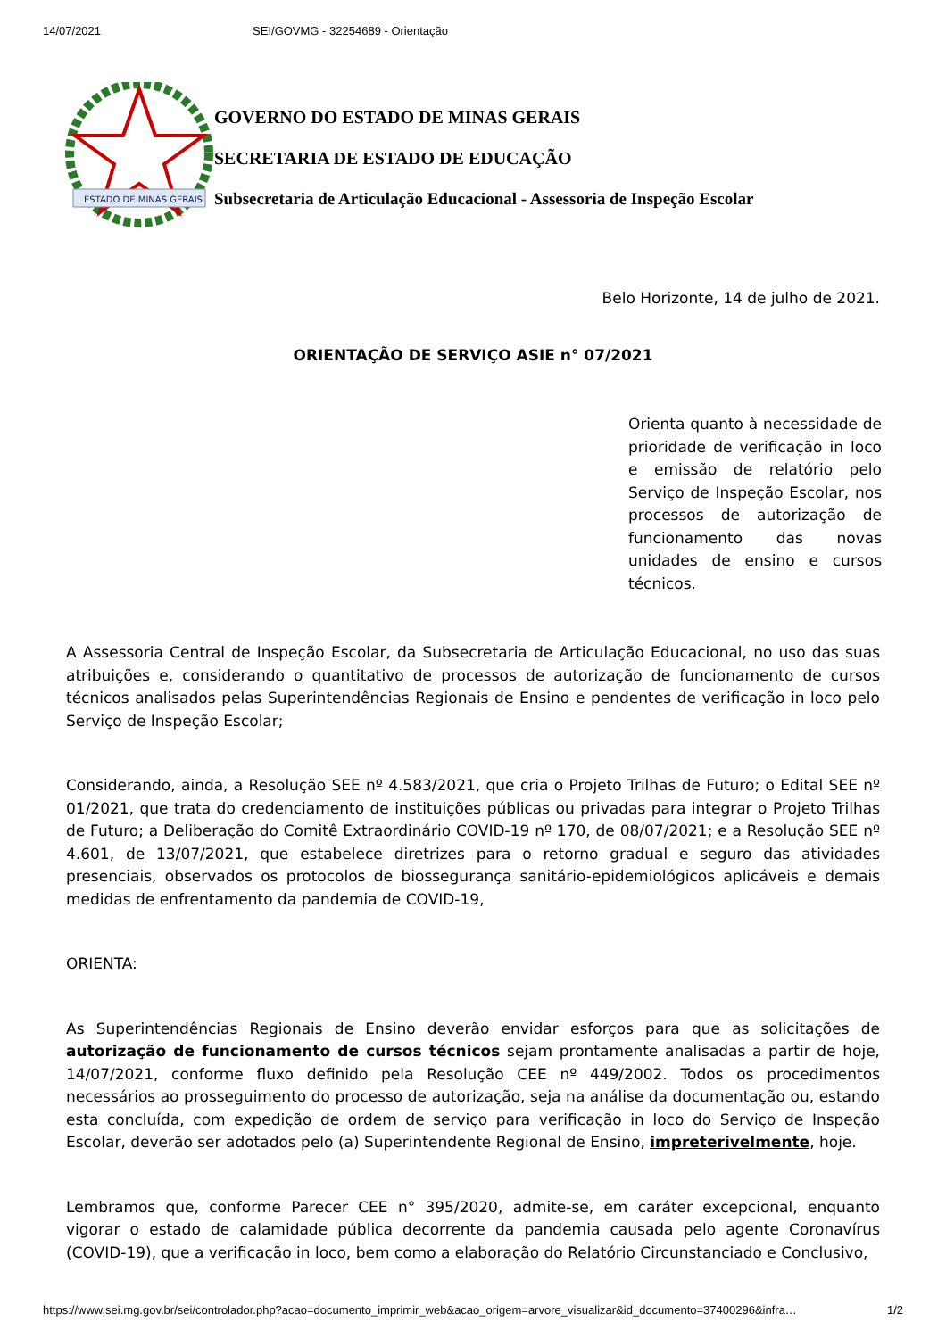14/07/2021 SEI/GOVMG - 32254689 - Orientação
ESTADO DE MINAS GERAIS
GOVERNO DO ESTADO DE MINAS GERAIS
SECRETARIA DE ESTADO DE EDUCAÇÃO
Subsecretaria de Articulação Educacional - Assessoria de Inspeção Escolar
Belo Horizonte, 14 de julho de 2021.
ORIENTAÇÃO DE SERVIÇO ASIE n° 07/2021
Orienta quanto à necessidade de prioridade de verificação in loco e emissão de relatório pelo Serviço de Inspeção Escolar, nos processos de autorização de funcionamento das novas unidades de ensino e cursos técnicos.
A Assessoria Central de Inspeção Escolar, da Subsecretaria de Articulação Educacional, no uso das suas atribuições e, considerando o quantitativo de processos de autorização de funcionamento de cursos técnicos analisados pelas Superintendências Regionais de Ensino e pendentes de verificação in loco pelo Serviço de Inspeção Escolar;
Considerando, ainda, a Resolução SEE nº 4.583/2021, que cria o Projeto Trilhas de Futuro; o Edital SEE nº 01/2021, que trata do credenciamento de instituições públicas ou privadas para integrar o Projeto Trilhas de Futuro; a Deliberação do Comitê Extraordinário COVID-19 nº 170, de 08/07/2021; e a Resolução SEE nº 4.601, de 13/07/2021, que estabelece diretrizes para o retorno gradual e seguro das atividades presenciais, observados os protocolos de biossegurança sanitário-epidemiológicos aplicáveis e demais medidas de enfrentamento da pandemia de COVID-19,
ORIENTA:
As Superintendências Regionais de Ensino deverão envidar esforços para que as solicitações de autorização de funcionamento de cursos técnicos sejam prontamente analisadas a partir de hoje, 14/07/2021, conforme fluxo definido pela Resolução CEE nº 449/2002. Todos os procedimentos necessários ao prosseguimento do processo de autorização, seja na análise da documentação ou, estando esta concluída, com expedição de ordem de serviço para verificação in loco do Serviço de Inspeção Escolar, deverão ser adotados pelo (a) Superintendente Regional de Ensino, impreterivelmente, hoje.
Lembramos que, conforme Parecer CEE n° 395/2020, admite-se, em caráter excepcional, enquanto vigorar o estado de calamidade pública decorrente da pandemia causada pelo agente Coronavírus (COVID-19), que a verificação in loco, bem como a elaboração do Relatório Circunstanciado e Conclusivo,
https://www.sei.mg.gov.br/sei/controlador.php?acao=documento_imprimir_web&acao_origem=arvore_visualizar&id_documento=37400296&infra… 1/2